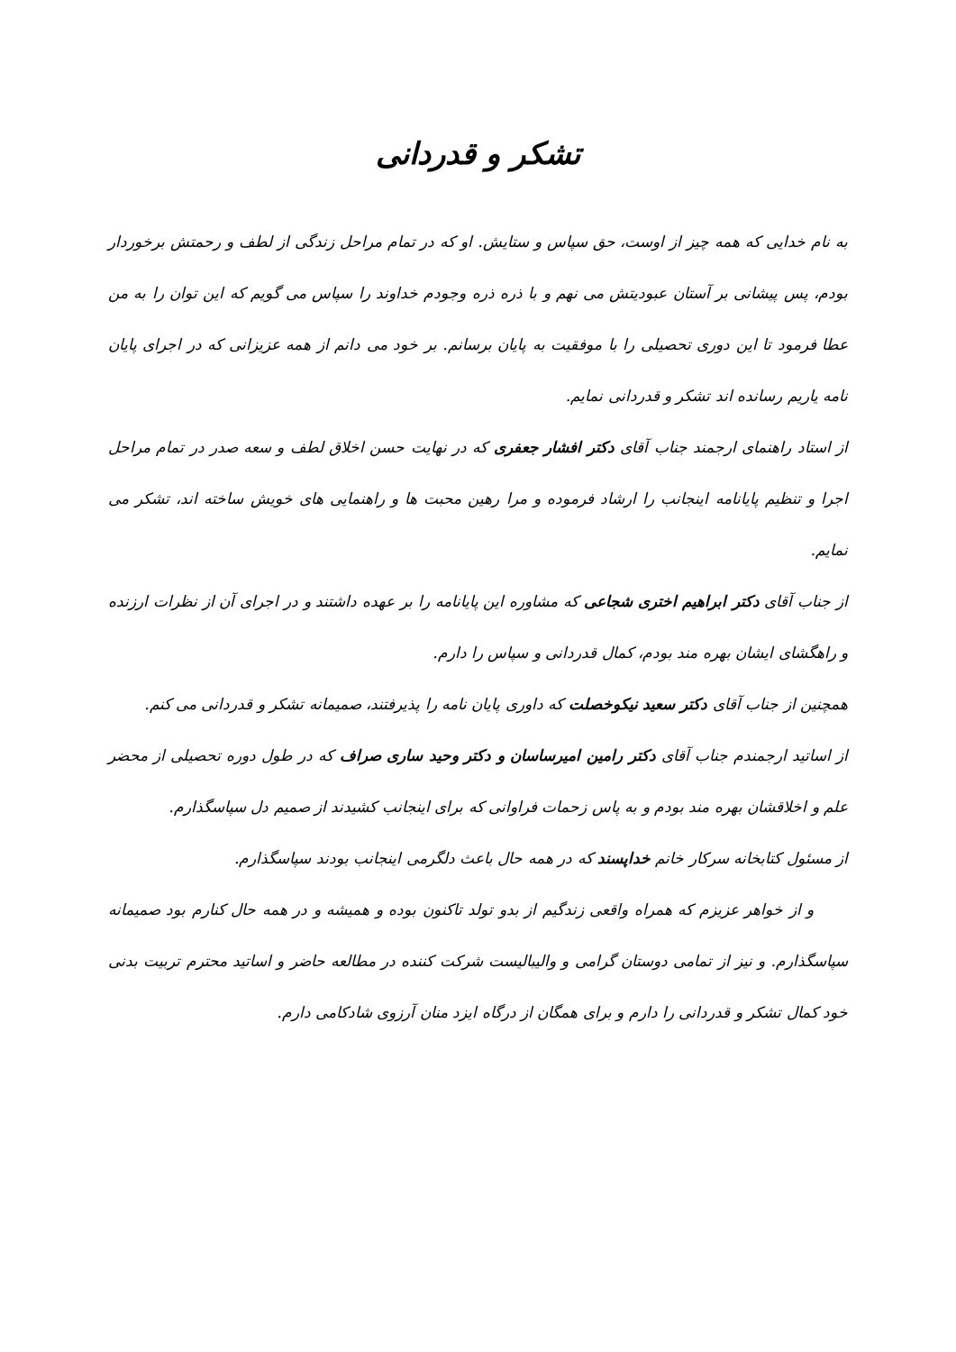تشکر و قدردانی
به نام خدایی که همه چیز از اوست، حق سپاس و ستایش. او که در تمام مراحل زندگی از لطف و رحمتش برخوردار بودم، پس پیشانی بر آستان عبودیتش می نهم و با ذره ذره وجودم خداوند را سپاس می گویم که این توان را به من عطا فرمود تا این دوری تحصیلی را با موفقیت به پایان برسانم. بر خود می دانم از همه عزیزانی که در اجرای پایان نامه یاریم رسانده اند تشکر و قدردانی نمایم.
از استاد راهنمای ارجمند جناب آقای دکتر افشار جعفری که در نهایت حسن اخلاق لطف و سعه صدر در تمام مراحل اجرا و تنظیم پایانامه اینجانب را ارشاد فرموده و مرا رهین محبت ها و راهنمایی های خویش ساخته اند، تشکر می نمایم.
از جناب آقای دکتر ابراهیم اختری شجاعی که مشاوره این پایانامه را بر عهده داشتند و در اجرای آن از نظرات ارزنده و راهگشای ایشان بهره مند بودم، کمال قدردانی و سپاس را دارم.
همچنین از جناب آقای دکتر سعید نیکوخصلت که داوری پایان نامه را پذیرفتند، صمیمانه تشکر و قدردانی می کنم.
از اساتید ارجمندم جناب آقای دکتر رامین امیرساسان و دکتر وحید ساری صراف که در طول دوره تحصیلی از محضر علم و اخلاقشان بهره مند بودم و به پاس زحمات فراوانی که برای اینجانب کشیدند از صمیم دل سپاسگذارم.
از مسئول کتابخانه سرکار خانم خداپسند که در همه حال باعث دلگرمی اینجانب بودند سپاسگذارم.
و از خواهر عزیزم که همراه واقعی زندگیم از بدو تولد تاکنون بوده و همیشه و در همه حال کنارم بود صمیمانه سپاسگذارم. و نیز از تمامی دوستان گرامی و والیبالیست شرکت کننده در مطالعه حاضر و اساتید محترم تربیت بدنی خود کمال تشکر و قدردانی را دارم و برای همگان از درگاه ایزد منان آرزوی شادکامی دارم.